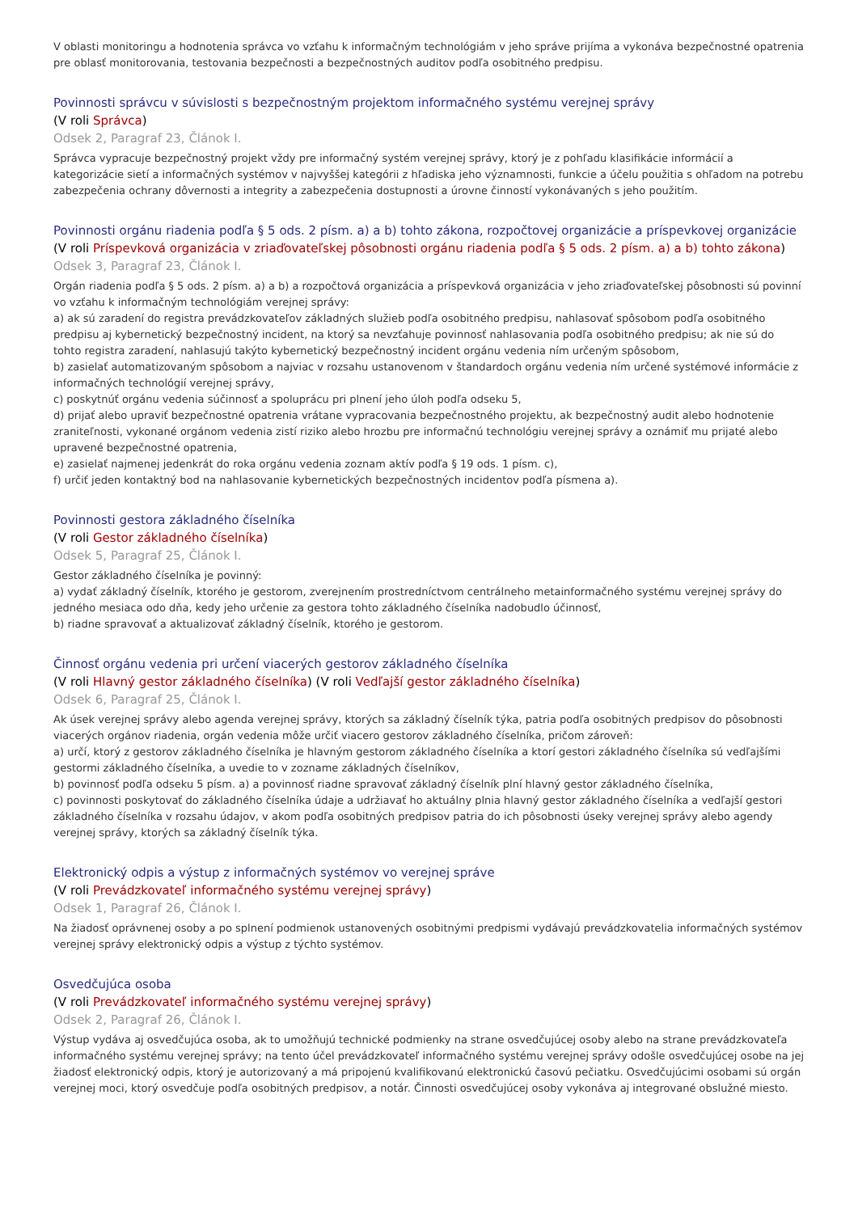V oblasti monitoringu a hodnotenia správca vo vzťahu k informačným technológiám v jeho správe prijíma a vykonáva bezpečnostné opatrenia pre oblasť monitorovania, testovania bezpečnosti a bezpečnostných auditov podľa osobitného predpisu.
Povinnosti správcu v súvislosti s bezpečnostným projektom informačného systému verejnej správy
(V roli Správca)
Odsek 2, Paragraf 23, Článok I.
Správca vypracuje bezpečnostný projekt vždy pre informačný systém verejnej správy, ktorý je z pohľadu klasifikácie informácií a kategorizácie sietí a informačných systémov v najvyššej kategórii z hľadiska jeho významnosti, funkcie a účelu použitia s ohľadom na potrebu zabezpečenia ochrany dôvernosti a integrity a zabezpečenia dostupnosti a úrovne činností vykonávaných s jeho použitím.
Povinnosti orgánu riadenia podľa § 5 ods. 2 písm. a) a b) tohto zákona, rozpočtovej organizácie a príspevkovej organizácie
(V roli Príspevková organizácia v zriaďovateľskej pôsobnosti orgánu riadenia podľa § 5 ods. 2 písm. a) a b) tohto zákona)
Odsek 3, Paragraf 23, Článok I.
Orgán riadenia podľa § 5 ods. 2 písm. a) a b) a rozpočtová organizácia a príspevková organizácia v jeho zriaďovateľskej pôsobnosti sú povinní vo vzťahu k informačným technológiám verejnej správy:
a) ak sú zaradení do registra prevádzkovateľov základných služieb podľa osobitného predpisu, nahlasovať spôsobom podľa osobitného predpisu aj kybernetický bezpečnostný incident, na ktorý sa nevzťahuje povinnosť nahlasovania podľa osobitného predpisu; ak nie sú do tohto registra zaradení, nahlasujú takýto kybernetický bezpečnostný incident orgánu vedenia ním určeným spôsobom,
b) zasielať automatizovaným spôsobom a najviac v rozsahu ustanovenom v štandardoch orgánu vedenia ním určené systémové informácie z informačných technológií verejnej správy,
c) poskytnúť orgánu vedenia súčinnosť a spoluprácu pri plnení jeho úloh podľa odseku 5,
d) prijať alebo upraviť bezpečnostné opatrenia vrátane vypracovania bezpečnostného projektu, ak bezpečnostný audit alebo hodnotenie zraniteľnosti, vykonané orgánom vedenia zistí riziko alebo hrozbu pre informačnú technológiu verejnej správy a oznámiť mu prijaté alebo upravené bezpečnostné opatrenia,
e) zasielať najmenej jedenkrát do roka orgánu vedenia zoznam aktív podľa § 19 ods. 1 písm. c),
f) určiť jeden kontaktný bod na nahlasovanie kybernetických bezpečnostných incidentov podľa písmena a).
Povinnosti gestora základného číselníka
(V roli Gestor základného číselníka)
Odsek 5, Paragraf 25, Článok I.
Gestor základného číselníka je povinný:
a) vydať základný číselník, ktorého je gestorom, zverejnením prostredníctvom centrálneho metainformačného systému verejnej správy do jedného mesiaca odo dňa, kedy jeho určenie za gestora tohto základného číselníka nadobudlo účinnosť,
b) riadne spravovať a aktualizovať základný číselník, ktorého je gestorom.
Činnosť orgánu vedenia pri určení viacerých gestorov základného číselníka
(V roli Hlavný gestor základného číselníka) (V roli Vedľajší gestor základného číselníka)
Odsek 6, Paragraf 25, Článok I.
Ak úsek verejnej správy alebo agenda verejnej správy, ktorých sa základný číselník týka, patria podľa osobitných predpisov do pôsobnosti viacerých orgánov riadenia, orgán vedenia môže určiť viacero gestorov základného číselníka, pričom zároveň:
a) určí, ktorý z gestorov základného číselníka je hlavným gestorom základného číselníka a ktorí gestori základného číselníka sú vedľajšími gestormi základného číselníka, a uvedie to v zozname základných číselníkov,
b) povinnosť podľa odseku 5 písm. a) a povinnosť riadne spravovať základný číselník plní hlavný gestor základného číselníka,
c) povinnosti poskytovať do základného číselníka údaje a udržiavať ho aktuálny plnia hlavný gestor základného číselníka a vedľajší gestori základného číselníka v rozsahu údajov, v akom podľa osobitných predpisov patria do ich pôsobnosti úseky verejnej správy alebo agendy verejnej správy, ktorých sa základný číselník týka.
Elektronický odpis a výstup z informačných systémov vo verejnej správe
(V roli Prevádzkovateľ informačného systému verejnej správy)
Odsek 1, Paragraf 26, Článok I.
Na žiadosť oprávnenej osoby a po splnení podmienok ustanovených osobitnými predpismi vydávajú prevádzkovatelia informačných systémov verejnej správy elektronický odpis a výstup z týchto systémov.
Osvedčujúca osoba
(V roli Prevádzkovateľ informačného systému verejnej správy)
Odsek 2, Paragraf 26, Článok I.
Výstup vydáva aj osvedčujúca osoba, ak to umožňujú technické podmienky na strane osvedčujúcej osoby alebo na strane prevádzkovateľa informačného systému verejnej správy; na tento účel prevádzkovateľ informačného systému verejnej správy odošle osvedčujúcej osobe na jej žiadosť elektronický odpis, ktorý je autorizovaný a má pripojenú kvalifikovanú elektronickú časovú pečiatku. Osvedčujúcimi osobami sú orgán verejnej moci, ktorý osvedčuje podľa osobitných predpisov, a notár. Činnosti osvedčujúcej osoby vykonáva aj integrované obslužné miesto.